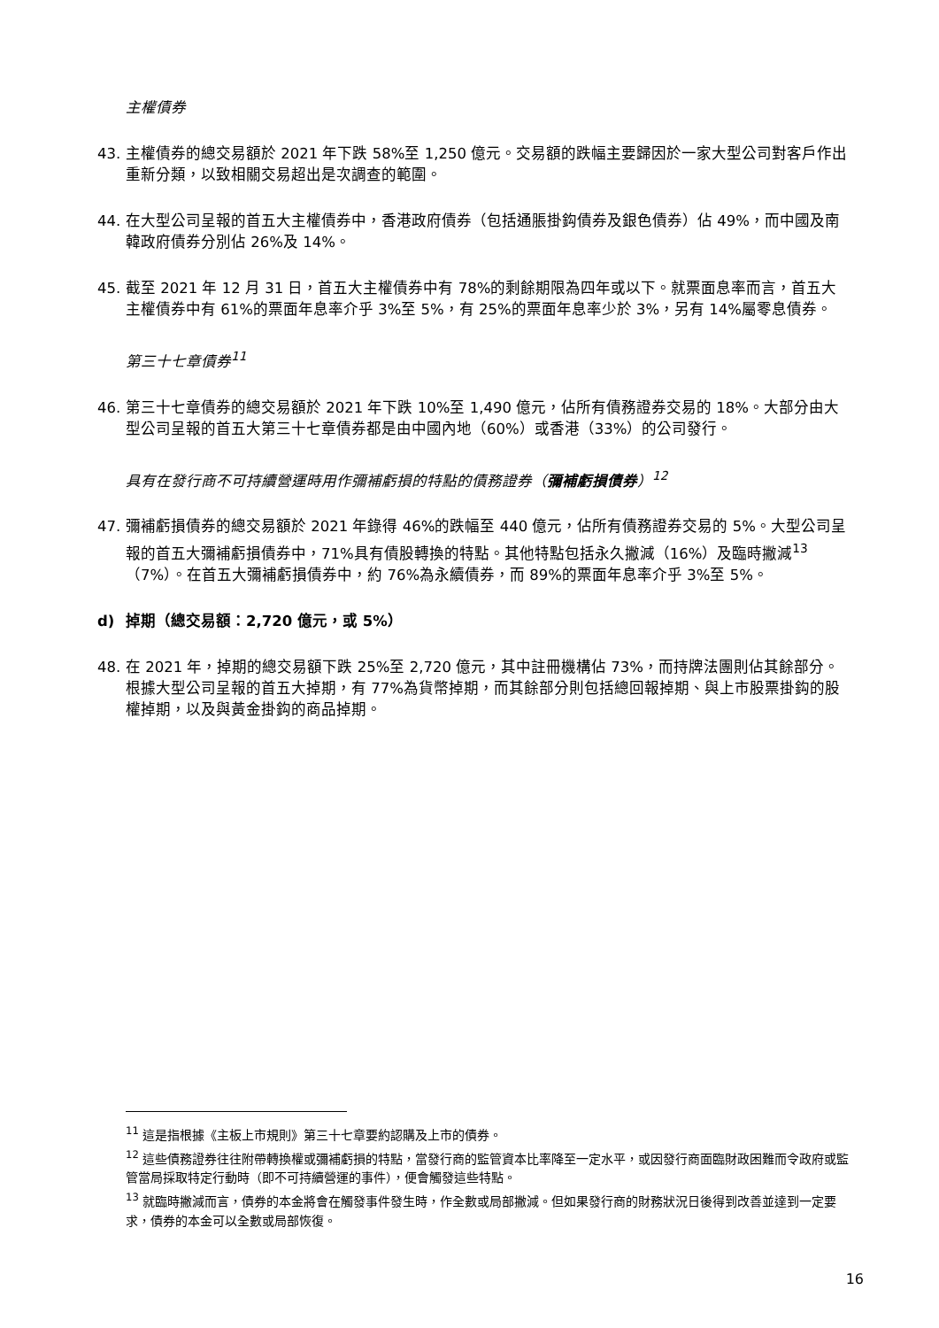主權債券
43. 主權債券的總交易額於 2021 年下跌 58%至 1,250 億元。交易額的跌幅主要歸因於一家大型公司對客戶作出重新分類，以致相關交易超出是次調查的範圍。
44. 在大型公司呈報的首五大主權債券中，香港政府債券（包括通脹掛鈎債券及銀色債券）佔 49%，而中國及南韓政府債券分別佔 26%及 14%。
45. 截至 2021 年 12 月 31 日，首五大主權債券中有 78%的剩餘期限為四年或以下。就票面息率而言，首五大主權債券中有 61%的票面年息率介乎 3%至 5%，有 25%的票面年息率少於 3%，另有 14%屬零息債券。
第三十七章債券<sup>11</sup>
46. 第三十七章債券的總交易額於 2021 年下跌 10%至 1,490 億元，佔所有債務證券交易的 18%。大部分由大型公司呈報的首五大第三十七章債券都是由中國內地（60%）或香港（33%）的公司發行。
具有在發行商不可持續營運時用作彌補虧損的特點的債務證券（彌補虧損債券）<sup>12</sup>
47. 彌補虧損債券的總交易額於 2021 年錄得 46%的跌幅至 440 億元，佔所有債務證券交易的 5%。大型公司呈報的首五大彌補虧損債券中，71%具有債股轉換的特點。其他特點包括永久撇減（16%）及臨時撇減<sup>13</sup>（7%）。在首五大彌補虧損債券中，約 76%為永續債券，而 89%的票面年息率介乎 3%至 5%。
d) 掉期（總交易額：2,720 億元，或 5%）
48. 在 2021 年，掉期的總交易額下跌 25%至 2,720 億元，其中註冊機構佔 73%，而持牌法團則佔其餘部分。根據大型公司呈報的首五大掉期，有 77%為貨幣掉期，而其餘部分則包括總回報掉期、與上市股票掛鈎的股權掉期，以及與黃金掛鈎的商品掉期。
<sup>11</sup> 這是指根據《主板上市規則》第三十七章要約認購及上市的債券。
<sup>12</sup> 這些債務證券往往附帶轉換權或彌補虧損的特點，當發行商的監管資本比率降至一定水平，或因發行商面臨財政困難而令政府或監管當局採取特定行動時（即不可持續營運的事件），便會觸發這些特點。
<sup>13</sup> 就臨時撇減而言，債券的本金將會在觸發事件發生時，作全數或局部撇減。但如果發行商的財務狀況日後得到改善並達到一定要求，債券的本金可以全數或局部恢復。
16